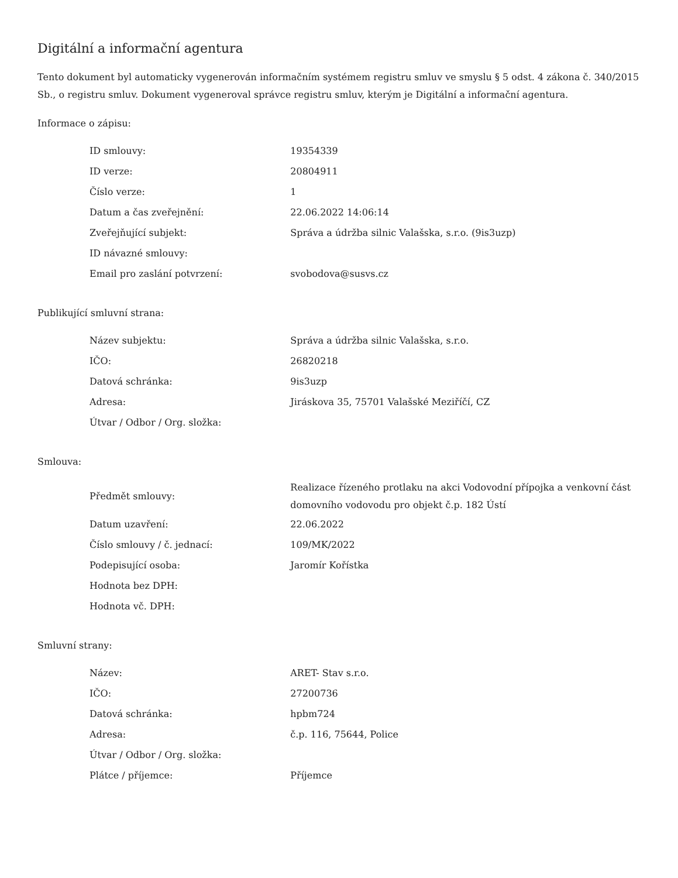Digitální a informační agentura
Tento dokument byl automaticky vygenerován informačním systémem registru smluv ve smyslu § 5 odst. 4 zákona č. 340/2015 Sb., o registru smluv. Dokument vygeneroval správce registru smluv, kterým je Digitální a informační agentura.
Informace o zápisu:
| ID smlouvy: | 19354339 |
| ID verze: | 20804911 |
| Číslo verze: | 1 |
| Datum a čas zveřejnění: | 22.06.2022 14:06:14 |
| Zveřejňující subjekt: | Správa a údržba silnic Valašska, s.r.o. (9is3uzp) |
| ID návazné smlouvy: | |
| Email pro zaslání potvrzení: | svobodova@susvs.cz |
Publikující smluvní strana:
| Název subjektu: | Správa a údržba silnic Valašska, s.r.o. |
| IČO: | 26820218 |
| Datová schránka: | 9is3uzp |
| Adresa: | Jiráskova 35, 75701 Valašské Meziříčí, CZ |
| Útvar / Odbor / Org. složka: | |
Smlouva:
| Předmět smlouvy: | Realizace řízeného protlaku na akci Vodovodní přípojka a venkovní část domovního vodovodu pro objekt č.p. 182 Ústí |
| Datum uzavření: | 22.06.2022 |
| Číslo smlouvy / č. jednací: | 109/MK/2022 |
| Podepisující osoba: | Jaromír Kořístka |
| Hodnota bez DPH: | |
| Hodnota vč. DPH: | |
Smluvní strany:
| Název: | ARET- Stav s.r.o. |
| IČO: | 27200736 |
| Datová schránka: | hpbm724 |
| Adresa: | č.p. 116, 75644, Police |
| Útvar / Odbor / Org. složka: | |
| Plátce / příjemce: | Příjemce |